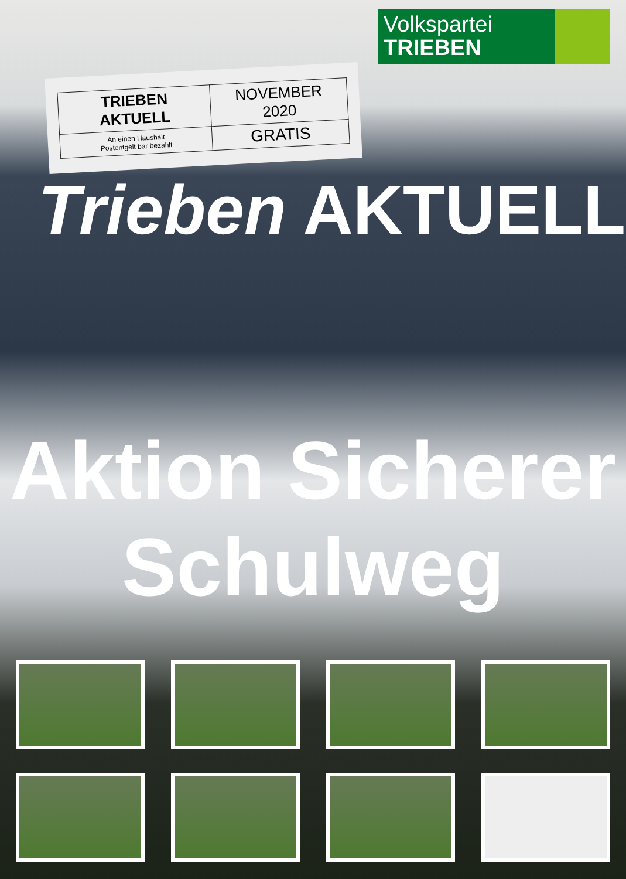Volkspartei
TRIEBEN
| TRIEBEN AKTUELL | NOVEMBER 2020 |
| An einen Haushalt Postentgelt bar bezahlt | GRATIS |
Trieben AKTUELL
Aktion Sicherer
Schulweg